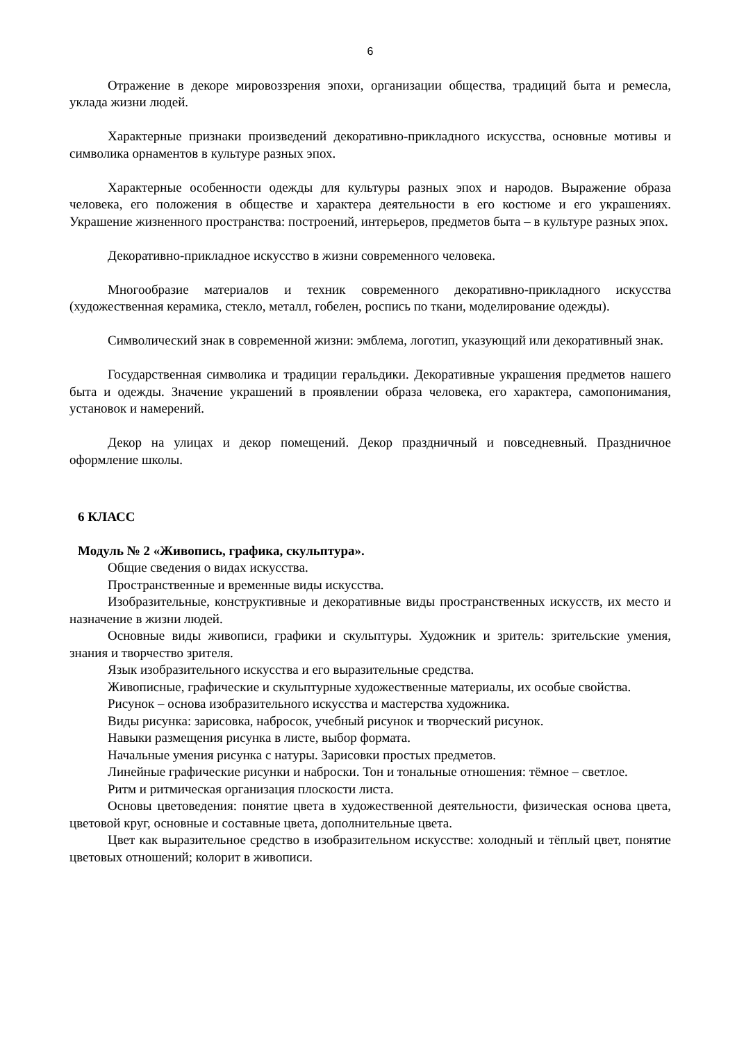6
Отражение в декоре мировоззрения эпохи, организации общества, традиций быта и ремесла, уклада жизни людей.
Характерные признаки произведений декоративно-прикладного искусства, основные мотивы и символика орнаментов в культуре разных эпох.
Характерные особенности одежды для культуры разных эпох и народов. Выражение образа человека, его положения в обществе и характера деятельности в его костюме и его украшениях. Украшение жизненного пространства: построений, интерьеров, предметов быта – в культуре разных эпох.
Декоративно-прикладное искусство в жизни современного человека.
Многообразие материалов и техник современного декоративно-прикладного искусства (художественная керамика, стекло, металл, гобелен, роспись по ткани, моделирование одежды).
Символический знак в современной жизни: эмблема, логотип, указующий или декоративный знак.
Государственная символика и традиции геральдики. Декоративные украшения предметов нашего быта и одежды. Значение украшений в проявлении образа человека, его характера, самопонимания, установок и намерений.
Декор на улицах и декор помещений. Декор праздничный и повседневный. Праздничное оформление школы.
6 КЛАСС
Модуль № 2 «Живопись, графика, скульптура».
Общие сведения о видах искусства.
Пространственные и временные виды искусства.
Изобразительные, конструктивные и декоративные виды пространственных искусств, их место и назначение в жизни людей.
Основные виды живописи, графики и скульптуры. Художник и зритель: зрительские умения, знания и творчество зрителя.
Язык изобразительного искусства и его выразительные средства.
Живописные, графические и скульптурные художественные материалы, их особые свойства.
Рисунок – основа изобразительного искусства и мастерства художника.
Виды рисунка: зарисовка, набросок, учебный рисунок и творческий рисунок.
Навыки размещения рисунка в листе, выбор формата.
Начальные умения рисунка с натуры. Зарисовки простых предметов.
Линейные графические рисунки и наброски. Тон и тональные отношения: тёмное – светлое.
Ритм и ритмическая организация плоскости листа.
Основы цветоведения: понятие цвета в художественной деятельности, физическая основа цвета, цветовой круг, основные и составные цвета, дополнительные цвета.
Цвет как выразительное средство в изобразительном искусстве: холодный и тёплый цвет, понятие цветовых отношений; колорит в живописи.